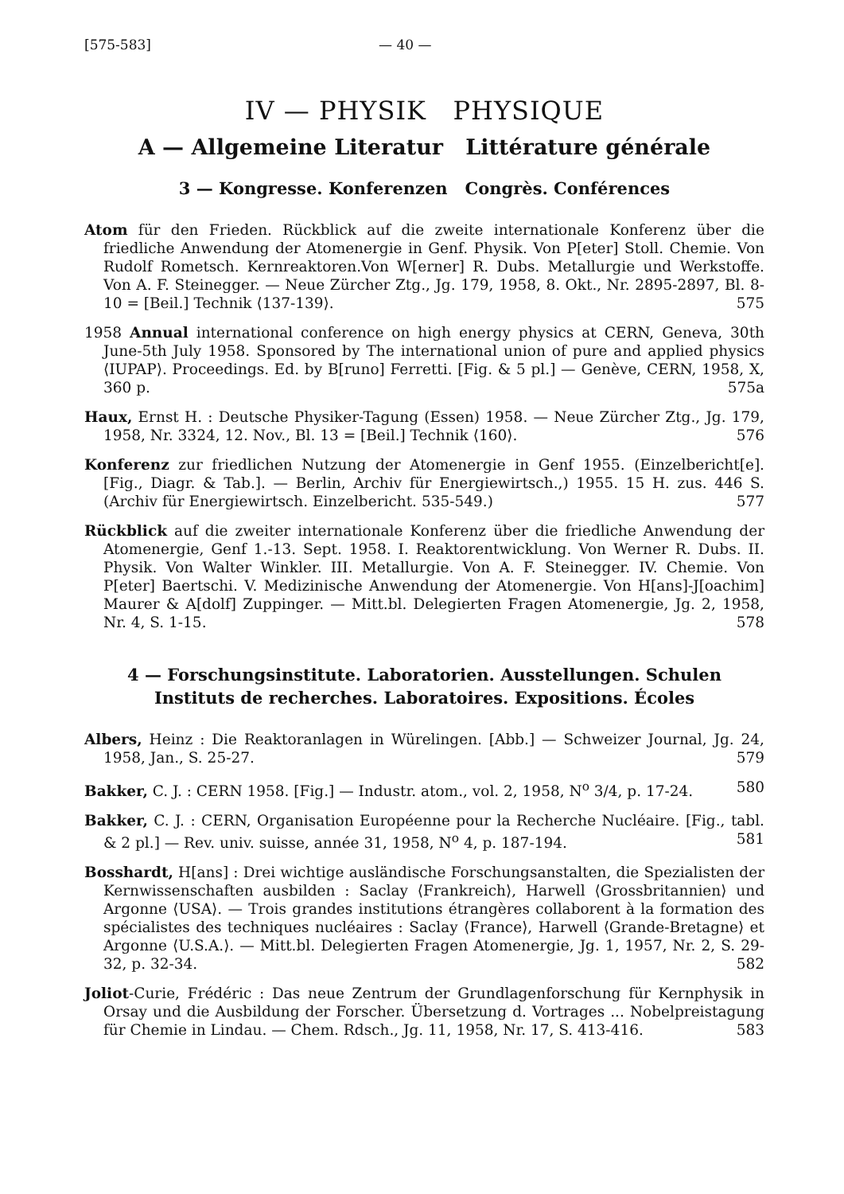[575-583] — 40 —
IV — PHYSIK PHYSIQUE
A — Allgemeine Literatur Littérature générale
3 — Kongresse. Konferenzen Congrès. Conférences
Atom für den Frieden. Rückblick auf die zweite internationale Konferenz über die friedliche Anwendung der Atomenergie in Genf. Physik. Von P[eter] Stoll. Chemie. Von Rudolf Rometsch. Kernreaktoren.Von W[erner] R. Dubs. Metallurgie und Werkstoffe. Von A. F. Steinegger. — Neue Zürcher Ztg., Jg. 179, 1958, 8. Okt., Nr. 2895-2897, Bl. 8-10 = [Beil.] Technik ⟨137-139⟩. 575
1958 Annual international conference on high energy physics at CERN, Geneva, 30th June-5th July 1958. Sponsored by The international union of pure and applied physics ⟨IUPAP⟩. Proceedings. Ed. by B[runo] Ferretti. [Fig. & 5 pl.] — Genève, CERN, 1958, X, 360 p. 575a
Haux, Ernst H. : Deutsche Physiker-Tagung (Essen) 1958. — Neue Zürcher Ztg., Jg. 179, 1958, Nr. 3324, 12. Nov., Bl. 13 = [Beil.] Technik ⟨160⟩. 576
Konferenz zur friedlichen Nutzung der Atomenergie in Genf 1955. (Einzelbericht[e]. [Fig., Diagr. & Tab.]. — Berlin, Archiv für Energiewirtsch.,) 1955. 15 H. zus. 446 S. (Archiv für Energiewirtsch. Einzelbericht. 535-549.) 577
Rückblick auf die zweiter internationale Konferenz über die friedliche Anwendung der Atomenergie, Genf 1.-13. Sept. 1958. I. Reaktorentwicklung. Von Werner R. Dubs. II. Physik. Von Walter Winkler. III. Metallurgie. Von A. F. Steinegger. IV. Chemie. Von P[eter] Baertschi. V. Medizinische Anwendung der Atomenergie. Von H[ans]-J[oachim] Maurer & A[dolf] Zuppinger. — Mitt.bl. Delegierten Fragen Atomenergie, Jg. 2, 1958, Nr. 4, S. 1-15. 578
4 — Forschungsinstitute. Laboratorien. Ausstellungen. Schulen
Instituts de recherches. Laboratoires. Expositions. Écoles
Albers, Heinz : Die Reaktoranlagen in Würelingen. [Abb.] — Schweizer Journal, Jg. 24, 1958, Jan., S. 25-27. 579
Bakker, C. J. : CERN 1958. [Fig.] — Industr. atom., vol. 2, 1958, N<sup>o</sup> 3/4, p. 17-24. 580
Bakker, C. J. : CERN, Organisation Européenne pour la Recherche Nucléaire. [Fig., tabl. & 2 pl.] — Rev. univ. suisse, année 31, 1958, N<sup>o</sup> 4, p. 187-194. 581
Bosshardt, H[ans] : Drei wichtige ausländische Forschungsanstalten, die Spezialisten der Kernwissenschaften ausbilden : Saclay ⟨Frankreich⟩, Harwell ⟨Grossbritannien⟩ und Argonne ⟨USA⟩. — Trois grandes institutions étrangères collaborent à la formation des spécialistes des techniques nucléaires : Saclay ⟨France⟩, Harwell ⟨Grande-Bretagne⟩ et Argonne ⟨U.S.A.⟩. — Mitt.bl. Delegierten Fragen Atomenergie, Jg. 1, 1957, Nr. 2, S. 29-32, p. 32-34. 582
Joliot-Curie, Frédéric : Das neue Zentrum der Grundlagenforschung für Kernphysik in Orsay und die Ausbildung der Forscher. Übersetzung d. Vortrages ... Nobelpreistagung für Chemie in Lindau. — Chem. Rdsch., Jg. 11, 1958, Nr. 17, S. 413-416. 583